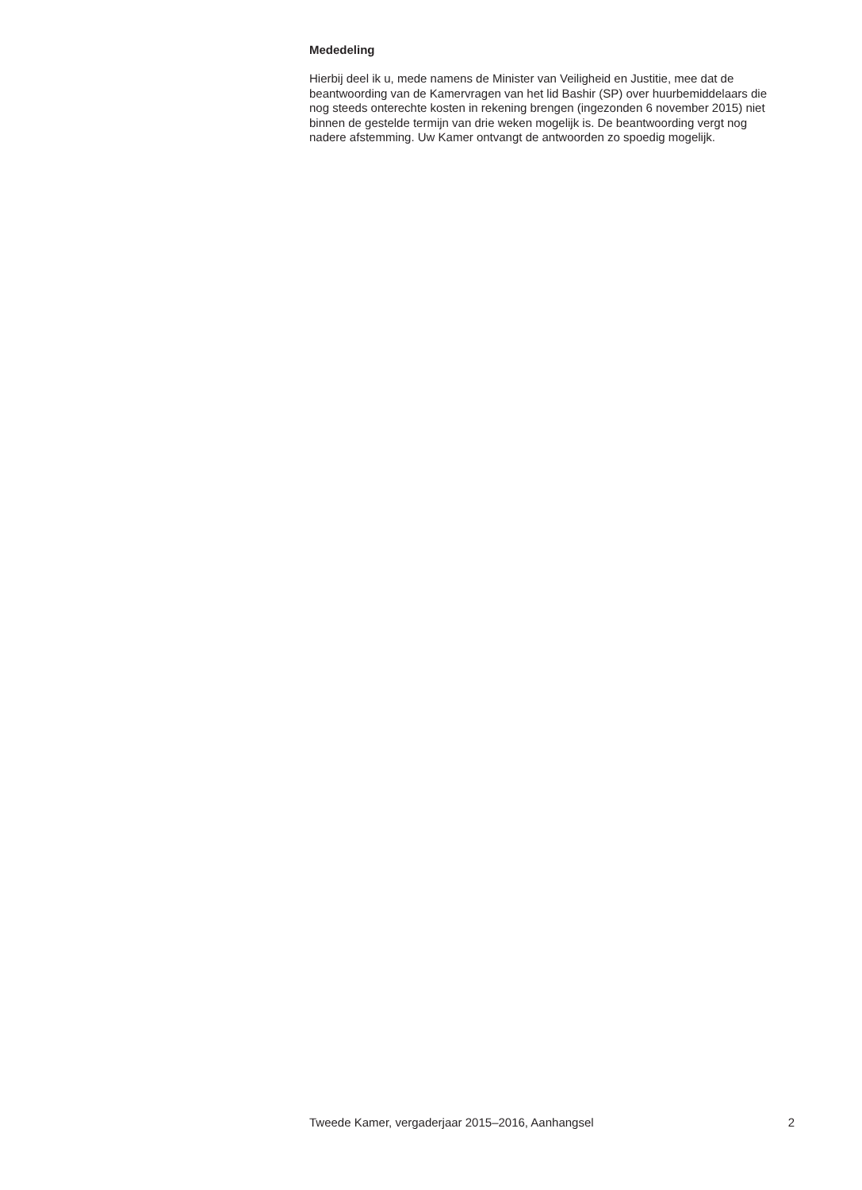Mededeling
Hierbij deel ik u, mede namens de Minister van Veiligheid en Justitie, mee dat de beantwoording van de Kamervragen van het lid Bashir (SP) over huurbemiddelaars die nog steeds onterechte kosten in rekening brengen (ingezonden 6 november 2015) niet binnen de gestelde termijn van drie weken mogelijk is. De beantwoording vergt nog nadere afstemming. Uw Kamer ontvangt de antwoorden zo spoedig mogelijk.
Tweede Kamer, vergaderjaar 2015–2016, Aanhangsel 2